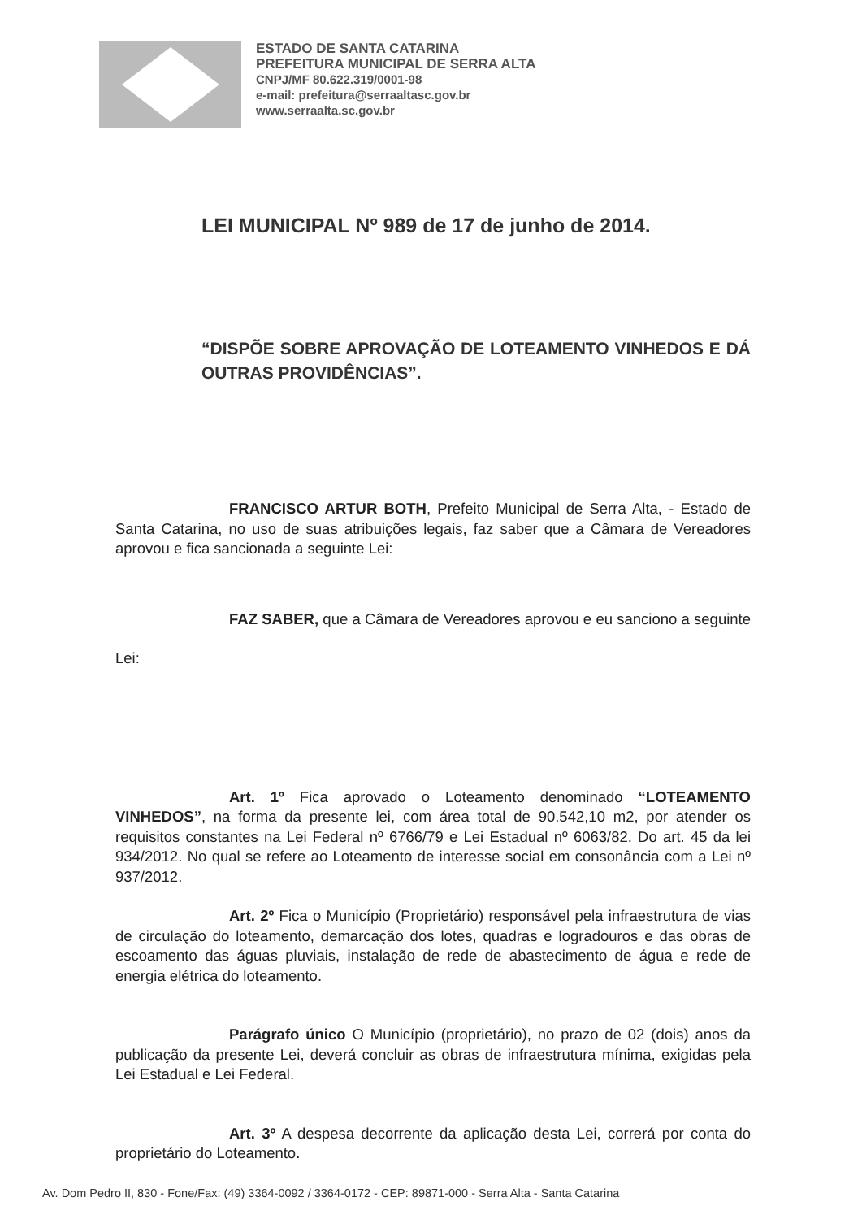ESTADO DE SANTA CATARINA
PREFEITURA MUNICIPAL DE SERRA ALTA
CNPJ/MF 80.622.319/0001-98
e-mail: prefeitura@serraaltasc.gov.br
www.serraalta.sc.gov.br
LEI MUNICIPAL Nº 989 de 17 de junho de 2014.
“DISPÕE SOBRE APROVAÇÃO DE LOTEAMENTO VINHEDOS E DÁ OUTRAS PROVIDÊNCIAS”.
FRANCISCO ARTUR BOTH, Prefeito Municipal de Serra Alta, - Estado de Santa Catarina, no uso de suas atribuições legais, faz saber que a Câmara de Vereadores aprovou e fica sancionada a seguinte Lei:
FAZ SABER, que a Câmara de Vereadores aprovou e eu sanciono a seguinte Lei:
Art. 1º Fica aprovado o Loteamento denominado “LOTEAMENTO VINHEDOS”, na forma da presente lei, com área total de 90.542,10 m2, por atender os requisitos constantes na Lei Federal nº 6766/79 e Lei Estadual nº 6063/82. Do art. 45 da lei 934/2012. No qual se refere ao Loteamento de interesse social em consonância com a Lei nº 937/2012.
Art. 2º Fica o Município (Proprietário) responsável pela infraestrutura de vias de circulação do loteamento, demarcação dos lotes, quadras e logradouros e das obras de escoamento das águas pluviais, instalação de rede de abastecimento de água e rede de energia elétrica do loteamento.
Parágrafo único O Município (proprietário), no prazo de 02 (dois) anos da publicação da presente Lei, deverá concluir as obras de infraestrutura mínima, exigidas pela Lei Estadual e Lei Federal.
Art. 3º A despesa decorrente da aplicação desta Lei, correrá por conta do proprietário do Loteamento.
Av. Dom Pedro II, 830 - Fone/Fax: (49) 3364-0092 / 3364-0172 - CEP: 89871-000 - Serra Alta - Santa Catarina